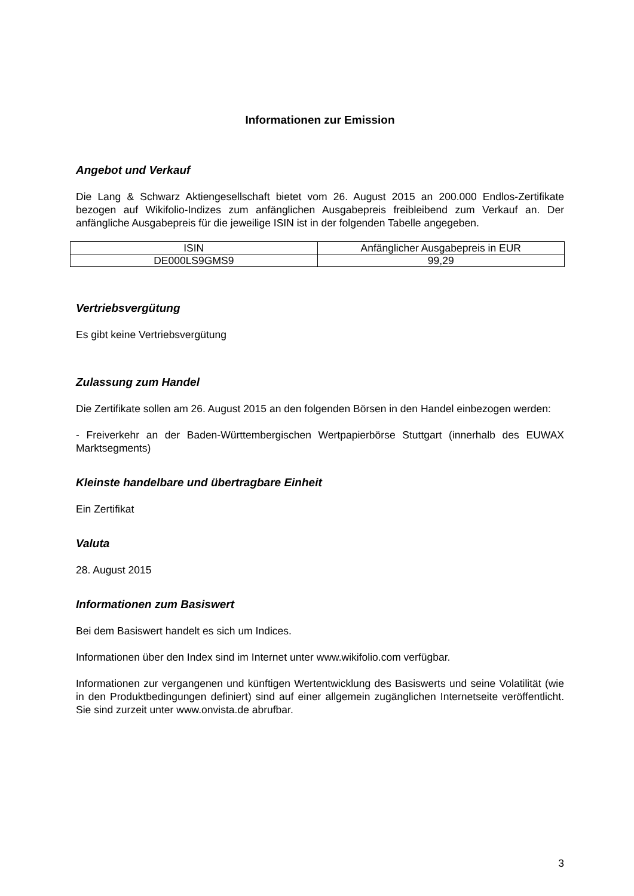Informationen zur Emission
Angebot und Verkauf
Die Lang & Schwarz Aktiengesellschaft bietet vom 26. August 2015 an 200.000 Endlos-Zertifikate bezogen auf Wikifolio-Indizes zum anfänglichen Ausgabepreis freibleibend zum Verkauf an. Der anfängliche Ausgabepreis für die jeweilige ISIN ist in der folgenden Tabelle angegeben.
| ISIN | Anfänglicher Ausgabepreis in EUR |
| --- | --- |
| DE000LS9GMS9 | 99,29 |
Vertriebsvergütung
Es gibt keine Vertriebsvergütung
Zulassung zum Handel
Die Zertifikate sollen am 26. August 2015 an den folgenden Börsen in den Handel einbezogen werden:
- Freiverkehr an der Baden-Württembergischen Wertpapierbörse Stuttgart (innerhalb des EUWAX Marktsegments)
Kleinste handelbare und übertragbare Einheit
Ein Zertifikat
Valuta
28. August 2015
Informationen zum Basiswert
Bei dem Basiswert handelt es sich um Indices.
Informationen über den Index sind im Internet unter www.wikifolio.com verfügbar.
Informationen zur vergangenen und künftigen Wertentwicklung des Basiswerts und seine Volatilität (wie in den Produktbedingungen definiert) sind auf einer allgemein zugänglichen Internetseite veröffentlicht. Sie sind zurzeit unter www.onvista.de abrufbar.
3